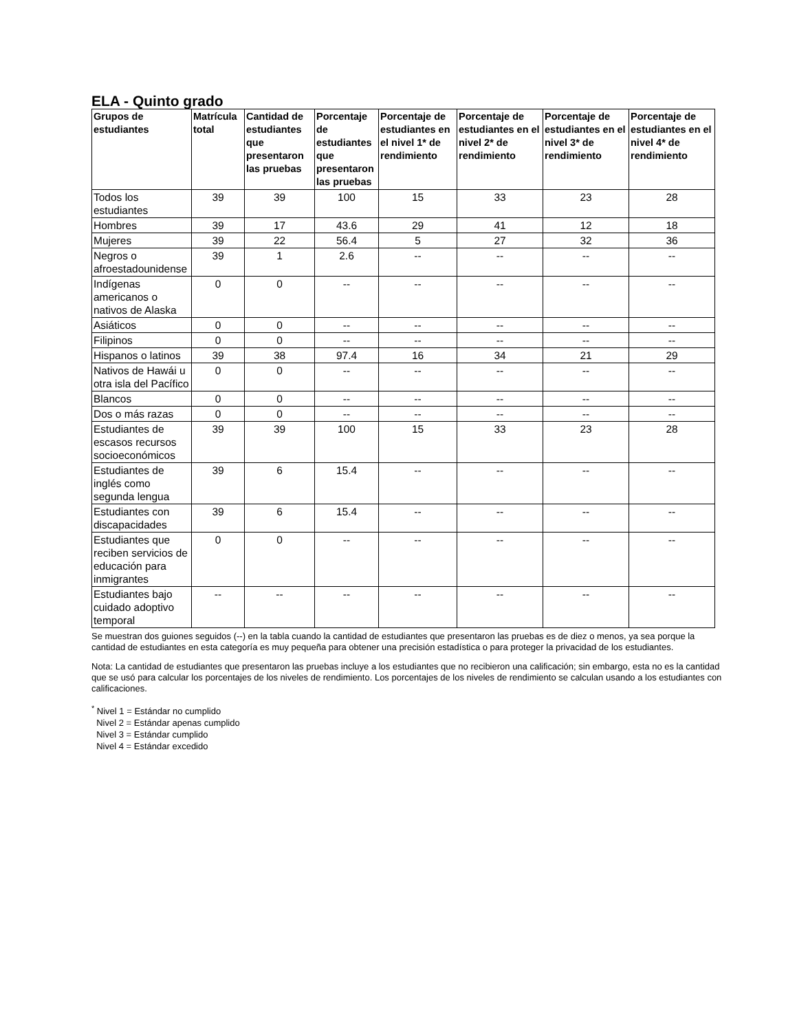ELA - Quinto grado
| Grupos de estudiantes | Matrícula total | Cantidad de estudiantes que presentaron las pruebas | Porcentaje de estudiantes que presentaron las pruebas | Porcentaje de estudiantes en el nivel 1* de rendimiento | Porcentaje de estudiantes en el nivel 2* de rendimiento | Porcentaje de estudiantes en el nivel 3* de rendimiento | Porcentaje de estudiantes en el nivel 4* de rendimiento |
| --- | --- | --- | --- | --- | --- | --- | --- |
| Todos los estudiantes | 39 | 39 | 100 | 15 | 33 | 23 | 28 |
| Hombres | 39 | 17 | 43.6 | 29 | 41 | 12 | 18 |
| Mujeres | 39 | 22 | 56.4 | 5 | 27 | 32 | 36 |
| Negros o afroestadounidense | 39 | 1 | 2.6 | -- | -- | -- | -- |
| Indígenas americanos o nativos de Alaska | 0 | 0 | -- | -- | -- | -- | -- |
| Asiáticos | 0 | 0 | -- | -- | -- | -- | -- |
| Filipinos | 0 | 0 | -- | -- | -- | -- | -- |
| Hispanos o latinos | 39 | 38 | 97.4 | 16 | 34 | 21 | 29 |
| Nativos de Hawái u otra isla del Pacífico | 0 | 0 | -- | -- | -- | -- | -- |
| Blancos | 0 | 0 | -- | -- | -- | -- | -- |
| Dos o más razas | 0 | 0 | -- | -- | -- | -- | -- |
| Estudiantes de escasos recursos socioeconómicos | 39 | 39 | 100 | 15 | 33 | 23 | 28 |
| Estudiantes de inglés como segunda lengua | 39 | 6 | 15.4 | -- | -- | -- | -- |
| Estudiantes con discapacidades | 39 | 6 | 15.4 | -- | -- | -- | -- |
| Estudiantes que reciben servicios de educación para inmigrantes | 0 | 0 | -- | -- | -- | -- | -- |
| Estudiantes bajo cuidado adoptivo temporal | -- | -- | -- | -- | -- | -- | -- |
Se muestran dos guiones seguidos (--) en la tabla cuando la cantidad de estudiantes que presentaron las pruebas es de diez o menos, ya sea porque la cantidad de estudiantes en esta categoría es muy pequeña para obtener una precisión estadística o para proteger la privacidad de los estudiantes.
Nota: La cantidad de estudiantes que presentaron las pruebas incluye a los estudiantes que no recibieron una calificación; sin embargo, esta no es la cantidad que se usó para calcular los porcentajes de los niveles de rendimiento. Los porcentajes de los niveles de rendimiento se calculan usando a los estudiantes con calificaciones.
<sup>*</sup> Nivel 1 = Estándar no cumplido
Nivel 2 = Estándar apenas cumplido
Nivel 3 = Estándar cumplido
Nivel 4 = Estándar excedido